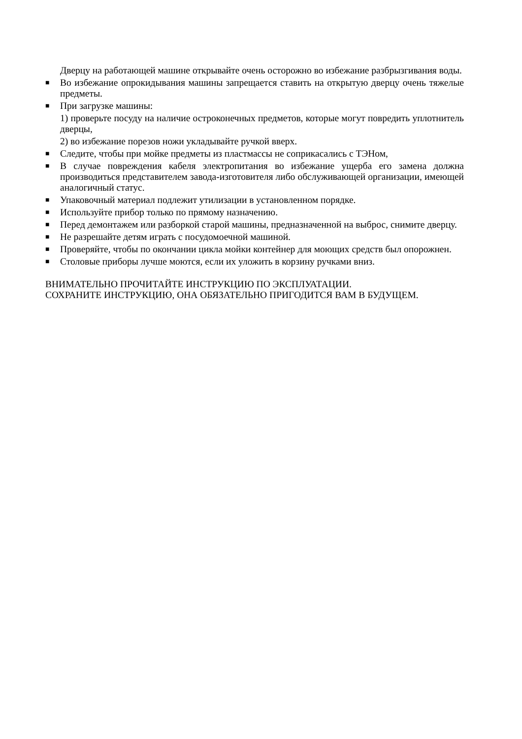Дверцу на работающей машине открывайте очень осторожно во избежание разбрызгивания воды.
■ Во избежание опрокидывания машины запрещается ставить на открытую дверцу очень тяжелые предметы.
■ При загрузке машины:
1) проверьте посуду на наличие остроконечных предметов, которые могут повредить уплотнитель дверцы,
2) во избежание порезов ножи укладывайте ручкой вверх.
■ Следите, чтобы при мойке предметы из пластмассы не соприкасались с ТЭНом,
■ В случае повреждения кабеля электропитания во избежание ущерба его замена должна производиться представителем завода-изготовителя либо обслуживающей организации, имеющей аналогичный статус.
■ Упаковочный материал подлежит утилизации в установленном порядке.
■ Используйте прибор только по прямому назначению.
■ Перед демонтажем или разборкой старой машины, предназначенной на выброс, снимите дверцу.
■ Не разрешайте детям играть с посудомоечной машиной.
■ Проверяйте, чтобы по окончании цикла мойки контейнер для моющих средств был опорожнен.
■ Столовые приборы лучше моются, если их уложить в корзину ручками вниз.
ВНИМАТЕЛЬНО ПРОЧИТАЙТЕ ИНСТРУКЦИЮ ПО ЭКСПЛУАТАЦИИ.
СОХРАНИТЕ ИНСТРУКЦИЮ, ОНА ОБЯЗАТЕЛЬНО ПРИГОДИТСЯ ВАМ В БУДУЩЕМ.